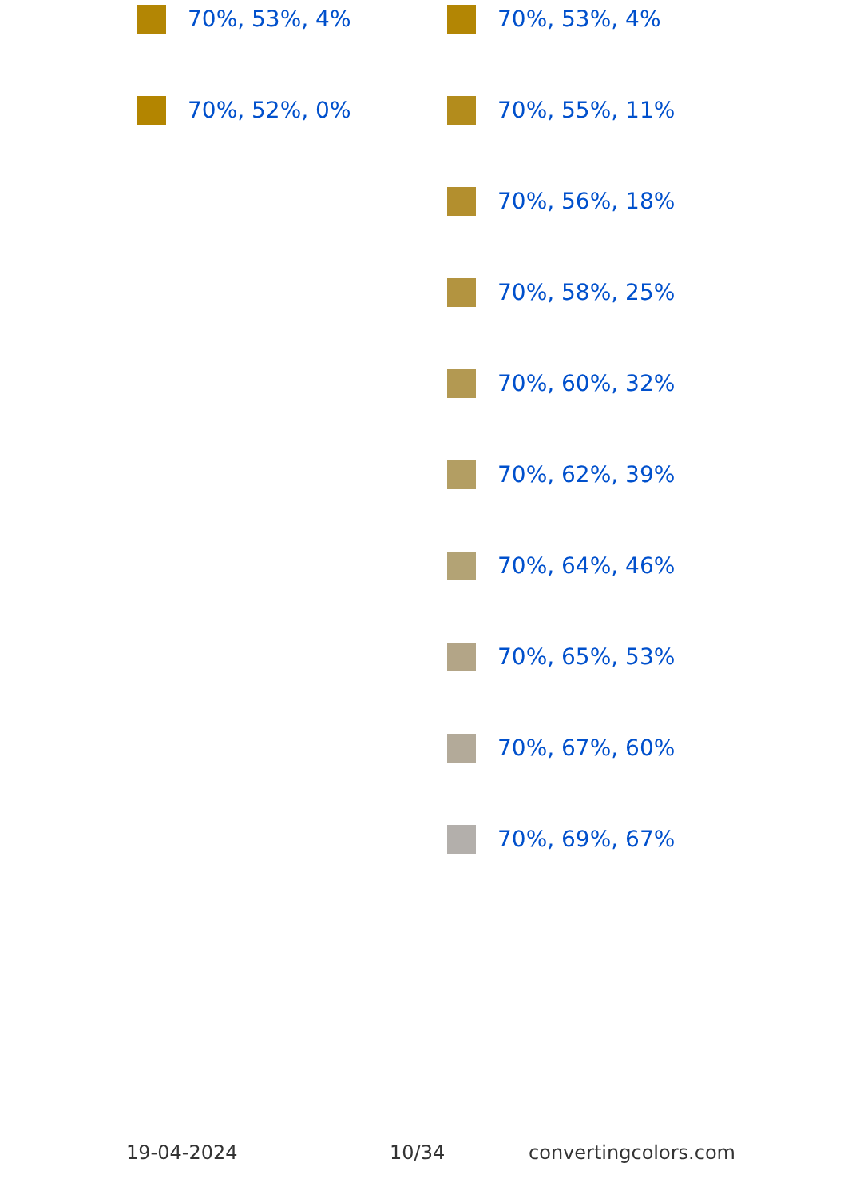70%, 53%, 4%
70%, 52%, 0%
70%, 53%, 4%
70%, 55%, 11%
70%, 56%, 18%
70%, 58%, 25%
70%, 60%, 32%
70%, 62%, 39%
70%, 64%, 46%
70%, 65%, 53%
70%, 67%, 60%
70%, 69%, 67%
19-04-2024 10/34 convertingcolors.com